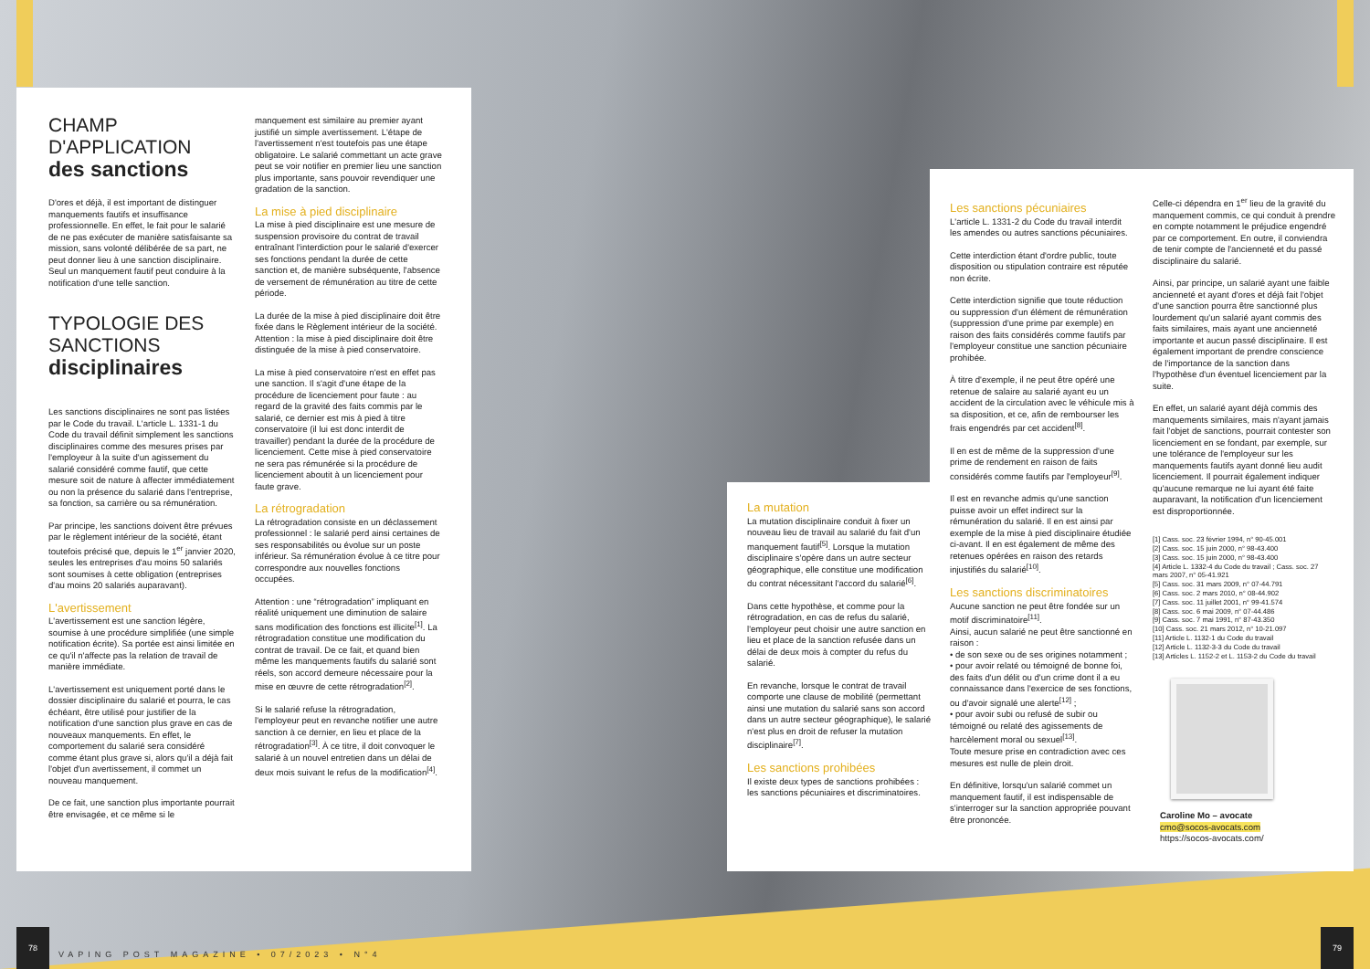CHAMP
D'APPLICATION
des sanctions
D'ores et déjà, il est important de distinguer manquements fautifs et insuffisance professionnelle. En effet, le fait pour le salarié de ne pas exécuter de manière satisfaisante sa mission, sans volonté délibérée de sa part, ne peut donner lieu à une sanction disciplinaire. Seul un manquement fautif peut conduire à la notification d'une telle sanction.
TYPOLOGIE DES
SANCTIONS
disciplinaires
Les sanctions disciplinaires ne sont pas listées par le Code du travail. L'article L. 1331-1 du Code du travail définit simplement les sanctions disciplinaires comme des mesures prises par l'employeur à la suite d'un agissement du salarié considéré comme fautif, que cette mesure soit de nature à affecter immédiatement ou non la présence du salarié dans l'entreprise, sa fonction, sa carrière ou sa rémunération.
Par principe, les sanctions doivent être prévues par le règlement intérieur de la société, étant toutefois précisé que, depuis le 1<sup>er</sup> janvier 2020, seules les entreprises d'au moins 50 salariés sont soumises à cette obligation (entreprises d'au moins 20 salariés auparavant).
L'avertissement
L'avertissement est une sanction légère, soumise à une procédure simplifiée (une simple notification écrite). Sa portée est ainsi limitée en ce qu'il n'affecte pas la relation de travail de manière immédiate.
L'avertissement est uniquement porté dans le dossier disciplinaire du salarié et pourra, le cas échéant, être utilisé pour justifier de la notification d'une sanction plus grave en cas de nouveaux manquements. En effet, le comportement du salarié sera considéré comme étant plus grave si, alors qu'il a déjà fait l'objet d'un avertissement, il commet un nouveau manquement.
De ce fait, une sanction plus importante pourrait être envisagée, et ce même si le
manquement est similaire au premier ayant justifié un simple avertissement. L'étape de l'avertissement n'est toutefois pas une étape obligatoire. Le salarié commettant un acte grave peut se voir notifier en premier lieu une sanction plus importante, sans pouvoir revendiquer une gradation de la sanction.
La mise à pied disciplinaire
La mise à pied disciplinaire est une mesure de suspension provisoire du contrat de travail entraînant l'interdiction pour le salarié d'exercer ses fonctions pendant la durée de cette sanction et, de manière subséquente, l'absence de versement de rémunération au titre de cette période.
La durée de la mise à pied disciplinaire doit être fixée dans le Règlement intérieur de la société. Attention : la mise à pied disciplinaire doit être distinguée de la mise à pied conservatoire.
La mise à pied conservatoire n'est en effet pas une sanction. Il s'agit d'une étape de la procédure de licenciement pour faute : au regard de la gravité des faits commis par le salarié, ce dernier est mis à pied à titre conservatoire (il lui est donc interdit de travailler) pendant la durée de la procédure de licenciement. Cette mise à pied conservatoire ne sera pas rémunérée si la procédure de licenciement aboutit à un licenciement pour faute grave.
La rétrogradation
La rétrogradation consiste en un déclassement professionnel : le salarié perd ainsi certaines de ses responsabilités ou évolue sur un poste inférieur. Sa rémunération évolue à ce titre pour correspondre aux nouvelles fonctions occupées.
Attention : une “rétrogradation” impliquant en réalité uniquement une diminution de salaire sans modification des fonctions est illicite<sup>[1]</sup>. La rétrogradation constitue une modification du contrat de travail. De ce fait, et quand bien même les manquements fautifs du salarié sont réels, son accord demeure nécessaire pour la mise en œuvre de cette rétrogradation<sup>[2]</sup>.
Si le salarié refuse la rétrogradation, l'employeur peut en revanche notifier une autre sanction à ce dernier, en lieu et place de la rétrogradation<sup>[3]</sup>. À ce titre, il doit convoquer le salarié à un nouvel entretien dans un délai de deux mois suivant le refus de la modification<sup>[4]</sup>.
La mutation
La mutation disciplinaire conduit à fixer un nouveau lieu de travail au salarié du fait d'un manquement fautif<sup>[5]</sup>. Lorsque la mutation disciplinaire s'opère dans un autre secteur géographique, elle constitue une modification du contrat nécessitant l'accord du salarié<sup>[6]</sup>.
Dans cette hypothèse, et comme pour la rétrogradation, en cas de refus du salarié, l'employeur peut choisir une autre sanction en lieu et place de la sanction refusée dans un délai de deux mois à compter du refus du salarié.
En revanche, lorsque le contrat de travail comporte une clause de mobilité (permettant ainsi une mutation du salarié sans son accord dans un autre secteur géographique), le salarié n'est plus en droit de refuser la mutation disciplinaire<sup>[7]</sup>.
Les sanctions prohibées
Il existe deux types de sanctions prohibées : les sanctions pécuniaires et discriminatoires.
Les sanctions pécuniaires
L'article L. 1331-2 du Code du travail interdit les amendes ou autres sanctions pécuniaires.
Cette interdiction étant d'ordre public, toute disposition ou stipulation contraire est réputée non écrite.
Cette interdiction signifie que toute réduction ou suppression d'un élément de rémunération (suppression d'une prime par exemple) en raison des faits considérés comme fautifs par l'employeur constitue une sanction pécuniaire prohibée.
À titre d'exemple, il ne peut être opéré une retenue de salaire au salarié ayant eu un accident de la circulation avec le véhicule mis à sa disposition, et ce, afin de rembourser les frais engendrés par cet accident<sup>[8]</sup>.
Il en est de même de la suppression d'une prime de rendement en raison de faits considérés comme fautifs par l'employeur<sup>[9]</sup>.
Il est en revanche admis qu'une sanction puisse avoir un effet indirect sur la rémunération du salarié. Il en est ainsi par exemple de la mise à pied disciplinaire étudiée ci-avant. Il en est également de même des retenues opérées en raison des retards injustifiés du salarié<sup>[10]</sup>.
Les sanctions discriminatoires
Aucune sanction ne peut être fondée sur un motif discriminatoire<sup>[11]</sup>.
Ainsi, aucun salarié ne peut être sanctionné en raison :
• de son sexe ou de ses origines notamment ;
• pour avoir relaté ou témoigné de bonne foi, des faits d'un délit ou d'un crime dont il a eu connaissance dans l'exercice de ses fonctions, ou d'avoir signalé une alerte<sup>[12]</sup> ;
• pour avoir subi ou refusé de subir ou témoigné ou relaté des agissements de harcèlement moral ou sexuel<sup>[13]</sup>.
Toute mesure prise en contradiction avec ces mesures est nulle de plein droit.
En définitive, lorsqu'un salarié commet un manquement fautif, il est indispensable de s'interroger sur la sanction appropriée pouvant être prononcée.
Celle-ci dépendra en 1<sup>er</sup> lieu de la gravité du manquement commis, ce qui conduit à prendre en compte notamment le préjudice engendré par ce comportement. En outre, il conviendra de tenir compte de l'ancienneté et du passé disciplinaire du salarié.
Ainsi, par principe, un salarié ayant une faible ancienneté et ayant d'ores et déjà fait l'objet d'une sanction pourra être sanctionné plus lourdement qu'un salarié ayant commis des faits similaires, mais ayant une ancienneté importante et aucun passé disciplinaire. Il est également important de prendre conscience de l'importance de la sanction dans l'hypothèse d'un éventuel licenciement par la suite.
En effet, un salarié ayant déjà commis des manquements similaires, mais n'ayant jamais fait l'objet de sanctions, pourrait contester son licenciement en se fondant, par exemple, sur une tolérance de l'employeur sur les manquements fautifs ayant donné lieu audit licenciement. Il pourrait également indiquer qu'aucune remarque ne lui ayant été faite auparavant, la notification d'un licenciement est disproportionnée.
[1] Cass. soc. 23 février 1994, n° 90-45.001
[2] Cass. soc. 15 juin 2000, n° 98-43.400
[3] Cass. soc. 15 juin 2000, n° 98-43.400
[4] Article L. 1332-4 du Code du travail ; Cass. soc. 27 mars 2007, n° 05-41.921
[5] Cass. soc. 31 mars 2009, n° 07-44.791
[6] Cass. soc. 2 mars 2010, n° 08-44.902
[7] Cass. soc. 11 juillet 2001, n° 99-41.574
[8] Cass. soc. 6 mai 2009, n° 07-44.486
[9] Cass. soc. 7 mai 1991, n° 87-43.350
[10] Cass. soc. 21 mars 2012, n° 10-21.097
[11] Article L. 1132-1 du Code du travail
[12] Article L. 1132-3-3 du Code du travail
[13] Articles L. 1152-2 et L. 1153-2 du Code du travail
Caroline Mo – avocate
cmo@socos-avocats.com
https://socos-avocats.com/
78
VAPING POST MAGAZINE • 07/2023 • N°4
79